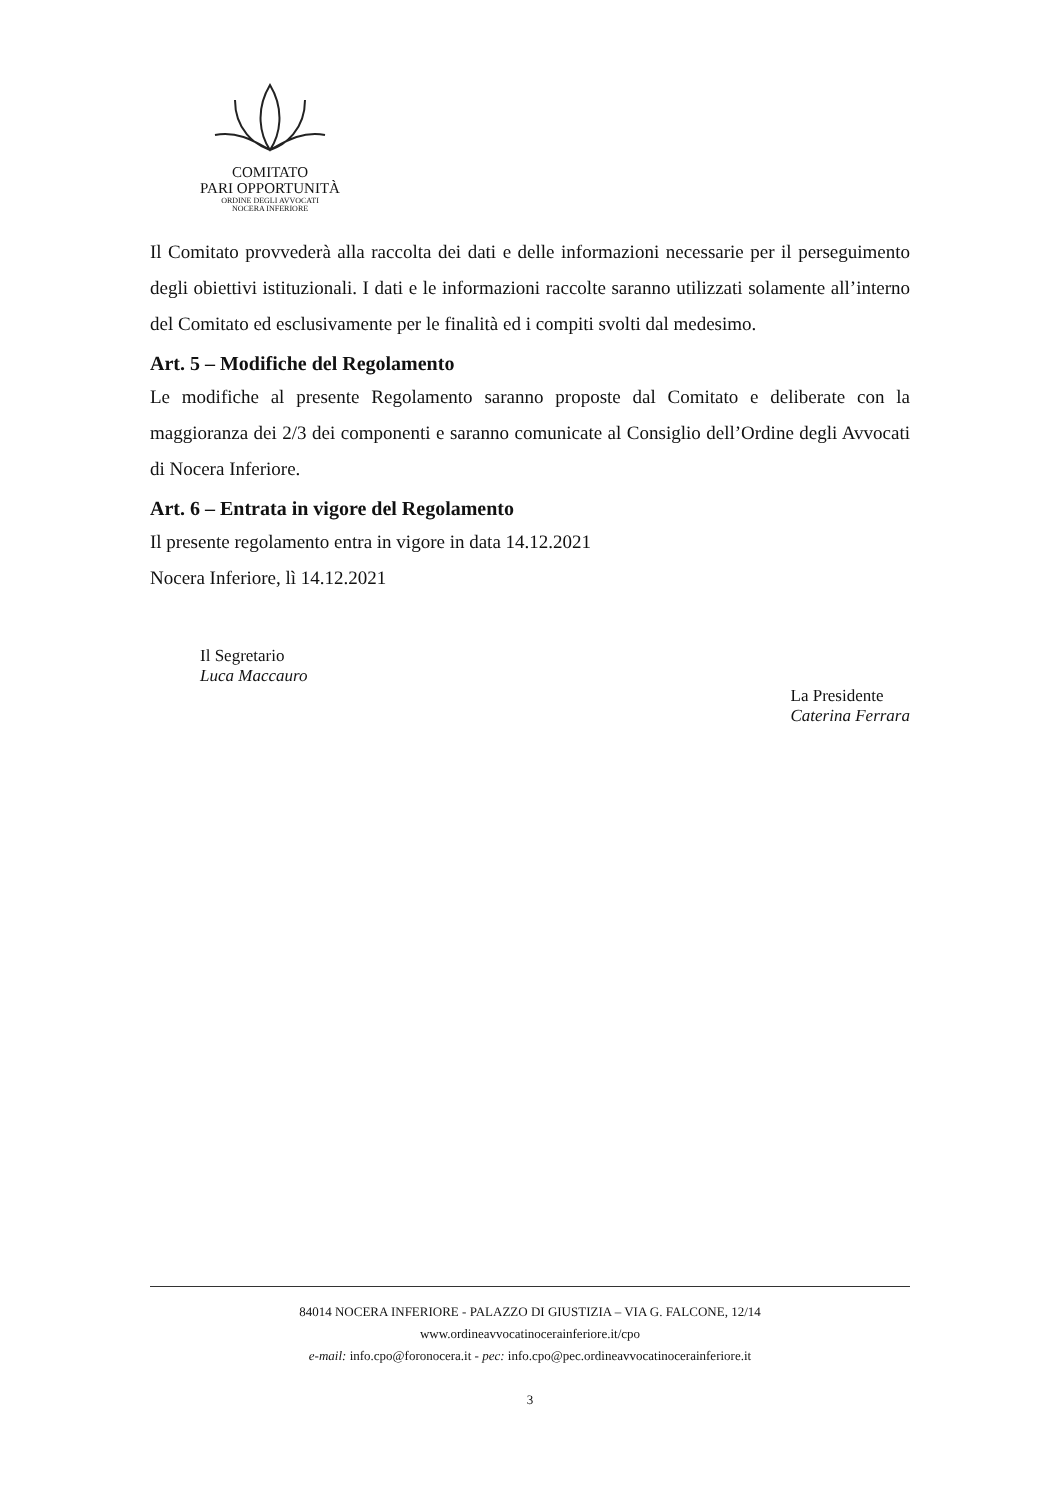COMITATO
PARI OPPORTUNITÀ
ORDINE DEGLI AVVOCATI
NOCERA INFERIORE
Il Comitato provvederà alla raccolta dei dati e delle informazioni necessarie per il perseguimento degli obiettivi istituzionali. I dati e le informazioni raccolte saranno utilizzati solamente all’interno del Comitato ed esclusivamente per le finalità ed i compiti svolti dal medesimo.
Art. 5 – Modifiche del Regolamento
Le modifiche al presente Regolamento saranno proposte dal Comitato e deliberate con la maggioranza dei 2/3 dei componenti e saranno comunicate al Consiglio dell’Ordine degli Avvocati di Nocera Inferiore.
Art. 6 – Entrata in vigore del Regolamento
Il presente regolamento entra in vigore in data 14.12.2021
Nocera Inferiore, lì 14.12.2021
Il Segretario
Luca Maccauro
La Presidente
Caterina Ferrara
84014 NOCERA INFERIORE - PALAZZO DI GIUSTIZIA – VIA G. FALCONE, 12/14
www.ordineavvocatinocerainferiore.it/cpo
e-mail: info.cpo@foronocera.it - pec: info.cpo@pec.ordineavvocatinocerainferiore.it
3